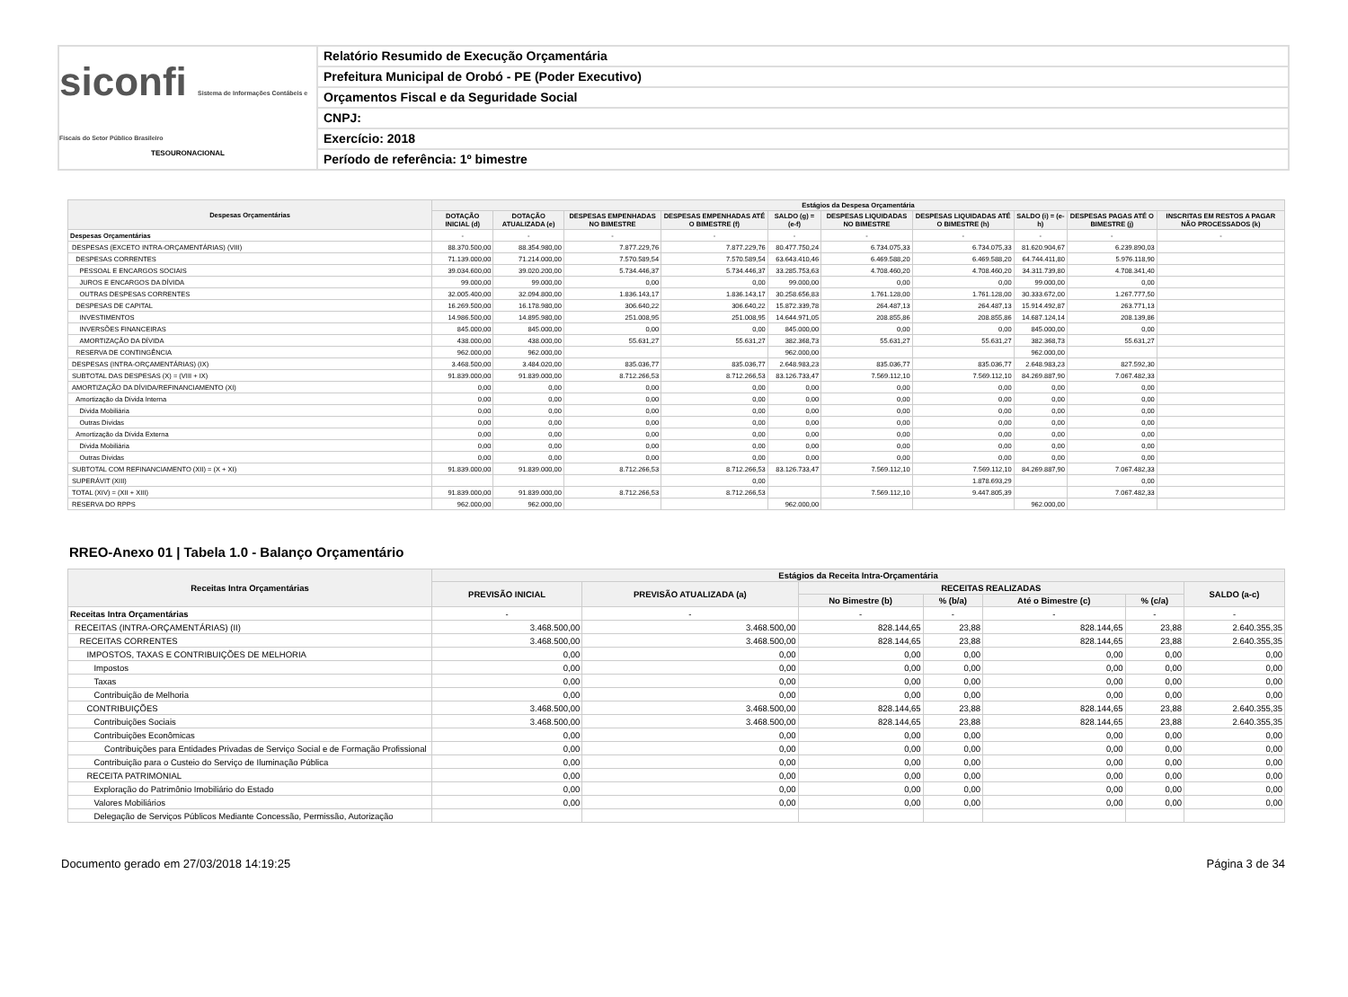siconfi Sistema de Informações Contábeis e Fiscais do Setor Público Brasileiro
TESOURONACIONAL
Relatório Resumido de Execução Orçamentária
Prefeitura Municipal de Orobó - PE (Poder Executivo)
Orçamentos Fiscal e da Seguridade Social
CNPJ:
Exercício: 2018
Período de referência: 1º bimestre
| Despesas Orçamentárias | Estágios da Despesa Orçamentária | | | | | | | | | |
| --- | --- | --- | --- | --- | --- | --- | --- | --- | --- | --- |
| | DOTAÇÃO INICIAL (d) | DOTAÇÃO ATUALIZADA (e) | DESPESAS EMPENHADAS NO BIMESTRE | DESPESAS EMPENHADAS ATÉ O BIMESTRE (f) | SALDO (g) = (e-f) | DESPESAS LIQUIDADAS NO BIMESTRE | DESPESAS LIQUIDADAS ATÉ O BIMESTRE (h) | SALDO (i) = (e-h) | DESPESAS PAGAS ATÉ O BIMESTRE (j) | INSCRITAS EM RESTOS A PAGAR NÃO PROCESSADOS (k) |
| Despesas Orçamentárias | - | - | - | - | - | - | - | - | - | - |
| DESPESAS (EXCETO INTRA-ORÇAMENTÁRIAS) (VIII) | 88.370.500,00 | 88.354.980,00 | 7.877.229,76 | 7.877.229,76 | 80.477.750,24 | 6.734.075,33 | 6.734.075,33 | 81.620.904,67 | 6.239.890,03 | |
| DESPESAS CORRENTES | 71.139.000,00 | 71.214.000,00 | 7.570.589,54 | 7.570.589,54 | 63.643.410,46 | 6.469.588,20 | 6.469.588,20 | 64.744.411,80 | 5.976.118,90 | |
| PESSOAL E ENCARGOS SOCIAIS | 39.034.600,00 | 39.020.200,00 | 5.734.446,37 | 5.734.446,37 | 33.285.753,63 | 4.708.460,20 | 4.708.460,20 | 34.311.739,80 | 4.708.341,40 | |
| JUROS E ENCARGOS DA DÍVIDA | 99.000,00 | 99.000,00 | 0,00 | 0,00 | 99.000,00 | 0,00 | 0,00 | 99.000,00 | 0,00 | |
| OUTRAS DESPESAS CORRENTES | 32.005.400,00 | 32.094.800,00 | 1.836.143,17 | 1.836.143,17 | 30.258.656,83 | 1.761.128,00 | 1.761.128,00 | 30.333.672,00 | 1.267.777,50 | |
| DESPESAS DE CAPITAL | 16.269.500,00 | 16.178.980,00 | 306.640,22 | 306.640,22 | 15.872.339,78 | 264.487,13 | 264.487,13 | 15.914.492,87 | 263.771,13 | |
| INVESTIMENTOS | 14.986.500,00 | 14.895.980,00 | 251.008,95 | 251.008,95 | 14.644.971,05 | 208.855,86 | 208.855,86 | 14.687.124,14 | 208.139,86 | |
| INVERSÕES FINANCEIRAS | 845.000,00 | 845.000,00 | 0,00 | 0,00 | 845.000,00 | 0,00 | 0,00 | 845.000,00 | 0,00 | |
| AMORTIZAÇÃO DA DÍVIDA | 438.000,00 | 438.000,00 | 55.631,27 | 55.631,27 | 382.368,73 | 55.631,27 | 55.631,27 | 382.368,73 | 55.631,27 | |
| RESERVA DE CONTINGÊNCIA | 962.000,00 | 962.000,00 | | | 962.000,00 | | | 962.000,00 | | |
| DESPESAS (INTRA-ORÇAMENTÁRIAS) (IX) | 3.468.500,00 | 3.484.020,00 | 835.036,77 | 835.036,77 | 2.648.983,23 | 835.036,77 | 835.036,77 | 2.648.983,23 | 827.592,30 | |
| SUBTOTAL DAS DESPESAS (X) = (VIII + IX) | 91.839.000,00 | 91.839.000,00 | 8.712.266,53 | 8.712.266,53 | 83.126.733,47 | 7.569.112,10 | 7.569.112,10 | 84.269.887,90 | 7.067.482,33 | |
| AMORTIZAÇÃO DA DÍVIDA/REFINANCIAMENTO (XI) | 0,00 | 0,00 | 0,00 | 0,00 | 0,00 | 0,00 | 0,00 | 0,00 | 0,00 | |
| Amortização da Dívida Interna | 0,00 | 0,00 | 0,00 | 0,00 | 0,00 | 0,00 | 0,00 | 0,00 | 0,00 | |
| Dívida Mobiliária | 0,00 | 0,00 | 0,00 | 0,00 | 0,00 | 0,00 | 0,00 | 0,00 | 0,00 | |
| Outras Dívidas | 0,00 | 0,00 | 0,00 | 0,00 | 0,00 | 0,00 | 0,00 | 0,00 | 0,00 | |
| Amortização da Dívida Externa | 0,00 | 0,00 | 0,00 | 0,00 | 0,00 | 0,00 | 0,00 | 0,00 | 0,00 | |
| Dívida Mobiliária | 0,00 | 0,00 | 0,00 | 0,00 | 0,00 | 0,00 | 0,00 | 0,00 | 0,00 | |
| Outras Dívidas | 0,00 | 0,00 | 0,00 | 0,00 | 0,00 | 0,00 | 0,00 | 0,00 | 0,00 | |
| SUBTOTAL COM REFINANCIAMENTO (XII) = (X + XI) | 91.839.000,00 | 91.839.000,00 | 8.712.266,53 | 8.712.266,53 | 83.126.733,47 | 7.569.112,10 | 7.569.112,10 | 84.269.887,90 | 7.067.482,33 | |
| SUPERÁVIT (XIII) | | | | 0,00 | | | 1.878.693,29 | | 0,00 | |
| TOTAL (XIV) = (XII + XIII) | 91.839.000,00 | 91.839.000,00 | 8.712.266,53 | 8.712.266,53 | | 7.569.112,10 | 9.447.805,39 | | 7.067.482,33 | |
| RESERVA DO RPPS | 962.000,00 | 962.000,00 | | | 962.000,00 | | | 962.000,00 | | |
RREO-Anexo 01 | Tabela 1.0 - Balanço Orçamentário
| Receitas Intra Orçamentárias | Estágios da Receita Intra-Orçamentária | | | | | | |
| --- | --- | --- | --- | --- | --- | --- | --- |
| | PREVISÃO INICIAL | PREVISÃO ATUALIZADA (a) | RECEITAS REALIZADAS | | | | SALDO (a-c) |
| | | | No Bimestre (b) | % (b/a) | Até o Bimestre (c) | % (c/a) | |
| Receitas Intra Orçamentárias | - | - | - | - | - | - | - |
| RECEITAS (INTRA-ORÇAMENTÁRIAS) (II) | 3.468.500,00 | 3.468.500,00 | 828.144,65 | 23,88 | 828.144,65 | 23,88 | 2.640.355,35 |
| RECEITAS CORRENTES | 3.468.500,00 | 3.468.500,00 | 828.144,65 | 23,88 | 828.144,65 | 23,88 | 2.640.355,35 |
| IMPOSTOS, TAXAS E CONTRIBUIÇÕES DE MELHORIA | 0,00 | 0,00 | 0,00 | 0,00 | 0,00 | 0,00 | 0,00 |
| Impostos | 0,00 | 0,00 | 0,00 | 0,00 | 0,00 | 0,00 | 0,00 |
| Taxas | 0,00 | 0,00 | 0,00 | 0,00 | 0,00 | 0,00 | 0,00 |
| Contribuição de Melhoria | 0,00 | 0,00 | 0,00 | 0,00 | 0,00 | 0,00 | 0,00 |
| CONTRIBUIÇÕES | 3.468.500,00 | 3.468.500,00 | 828.144,65 | 23,88 | 828.144,65 | 23,88 | 2.640.355,35 |
| Contribuições Sociais | 3.468.500,00 | 3.468.500,00 | 828.144,65 | 23,88 | 828.144,65 | 23,88 | 2.640.355,35 |
| Contribuições Econômicas | 0,00 | 0,00 | 0,00 | 0,00 | 0,00 | 0,00 | 0,00 |
| Contribuições para Entidades Privadas de Serviço Social e de Formação Profissional | 0,00 | 0,00 | 0,00 | 0,00 | 0,00 | 0,00 | 0,00 |
| Contribuição para o Custeio do Serviço de Iluminação Pública | 0,00 | 0,00 | 0,00 | 0,00 | 0,00 | 0,00 | 0,00 |
| RECEITA PATRIMONIAL | 0,00 | 0,00 | 0,00 | 0,00 | 0,00 | 0,00 | 0,00 |
| Exploração do Patrimônio Imobiliário do Estado | 0,00 | 0,00 | 0,00 | 0,00 | 0,00 | 0,00 | 0,00 |
| Valores Mobiliários | 0,00 | 0,00 | 0,00 | 0,00 | 0,00 | 0,00 | 0,00 |
| Delegação de Serviços Públicos Mediante Concessão, Permissão, Autorização | | | | | | | |
Documento gerado em 27/03/2018 14:19:25 Página 3 de 34